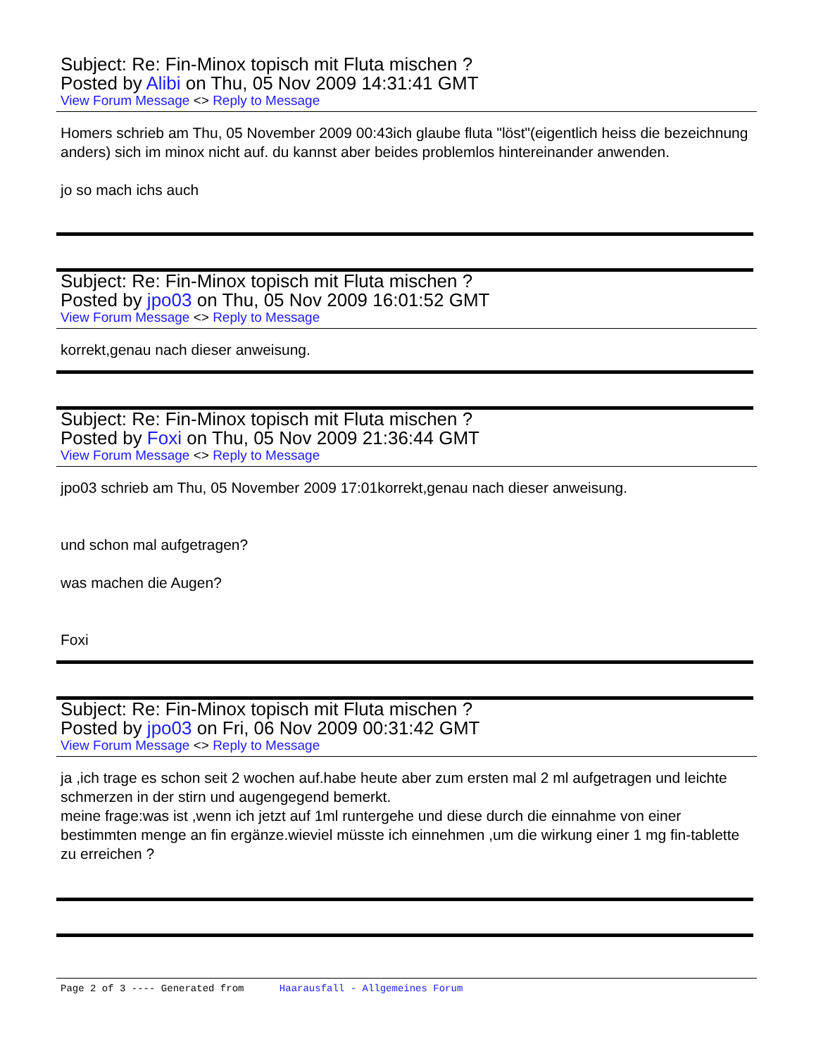Subject: Re: Fin-Minox topisch mit Fluta mischen ?
Posted by Alibi on Thu, 05 Nov 2009 14:31:41 GMT
View Forum Message <> Reply to Message
Homers schrieb am Thu, 05 November 2009 00:43ich glaube fluta "löst"(eigentlich heiss die bezeichnung anders) sich im minox nicht auf. du kannst aber beides problemlos hintereinander anwenden.
jo so mach ichs auch
Subject: Re: Fin-Minox topisch mit Fluta mischen ?
Posted by jpo03 on Thu, 05 Nov 2009 16:01:52 GMT
View Forum Message <> Reply to Message
korrekt,genau nach dieser anweisung.
Subject: Re: Fin-Minox topisch mit Fluta mischen ?
Posted by Foxi on Thu, 05 Nov 2009 21:36:44 GMT
View Forum Message <> Reply to Message
jpo03 schrieb am Thu, 05 November 2009 17:01korrekt,genau nach dieser anweisung.
und schon mal aufgetragen?
was machen die Augen?
Foxi
Subject: Re: Fin-Minox topisch mit Fluta mischen ?
Posted by jpo03 on Fri, 06 Nov 2009 00:31:42 GMT
View Forum Message <> Reply to Message
ja ,ich trage es schon seit 2 wochen auf.habe heute aber zum ersten mal 2 ml aufgetragen und leichte schmerzen in der stirn und augengegend bemerkt.
meine frage:was ist ,wenn ich jetzt auf 1ml runtergehe und diese durch die einnahme von einer bestimmten menge an fin ergänze.wieviel müsste ich einnehmen ,um die wirkung einer 1 mg fin-tablette zu erreichen ?
Page 2 of 3 ---- Generated from Haarausfall - Allgemeines Forum